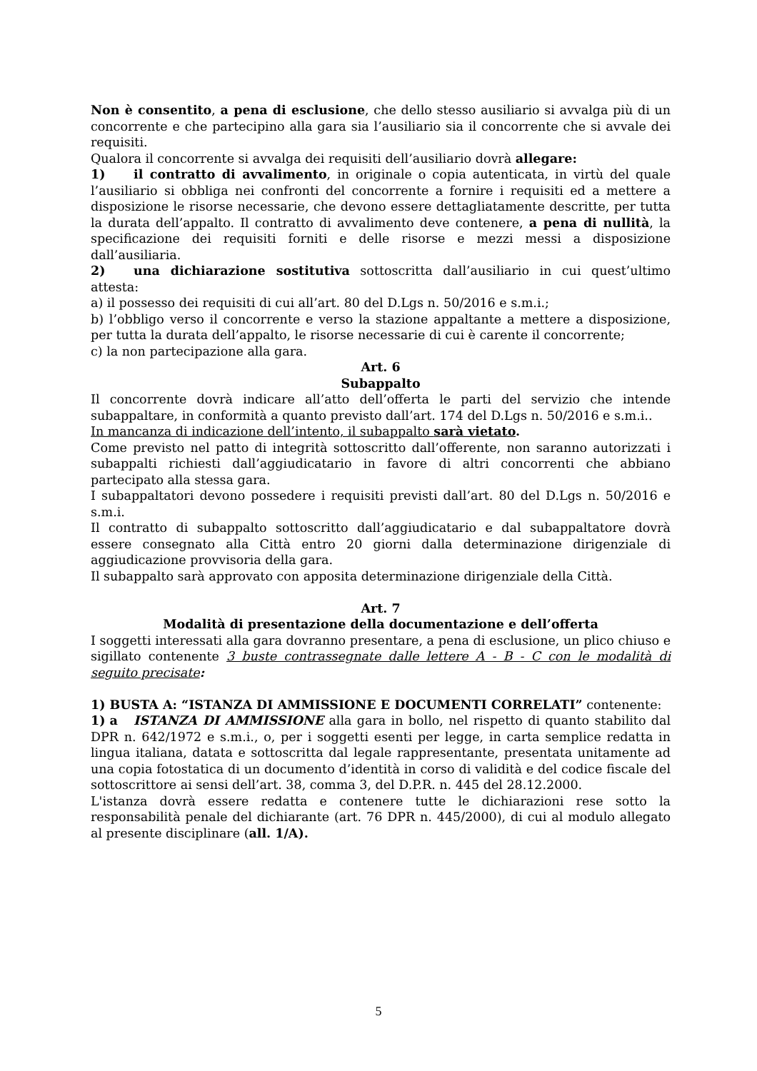Non è consentito, a pena di esclusione, che dello stesso ausiliario si avvalga più di un concorrente e che partecipino alla gara sia l’ausiliario sia il concorrente che si avvale dei requisiti.
Qualora il concorrente si avvalga dei requisiti dell’ausiliario dovrà allegare:
1) il contratto di avvalimento, in originale o copia autenticata, in virtù del quale l’ausiliario si obbliga nei confronti del concorrente a fornire i requisiti ed a mettere a disposizione le risorse necessarie, che devono essere dettagliatamente descritte, per tutta la durata dell’appalto. Il contratto di avvalimento deve contenere, a pena di nullità, la specificazione dei requisiti forniti e delle risorse e mezzi messi a disposizione dall’ausiliaria.
2) una dichiarazione sostitutiva sottoscritta dall’ausiliario in cui quest’ultimo attesta:
a) il possesso dei requisiti di cui all’art. 80 del D.Lgs n. 50/2016 e s.m.i.;
b) l’obbligo verso il concorrente e verso la stazione appaltante a mettere a disposizione, per tutta la durata dell’appalto, le risorse necessarie di cui è carente il concorrente;
c) la non partecipazione alla gara.
Art. 6
Subappalto
Il concorrente dovrà indicare all’atto dell’offerta le parti del servizio che intende subappaltare, in conformità a quanto previsto dall’art. 174 del D.Lgs n. 50/2016 e s.m.i..
In mancanza di indicazione dell’intento, il subappalto sarà vietato.
Come previsto nel patto di integrità sottoscritto dall’offerente, non saranno autorizzati i subappalti richiesti dall’aggiudicatario in favore di altri concorrenti che abbiano partecipato alla stessa gara.
I subappaltatori devono possedere i requisiti previsti dall’art. 80 del D.Lgs n. 50/2016 e s.m.i.
Il contratto di subappalto sottoscritto dall’aggiudicatario e dal subappaltatore dovrà essere consegnato alla Città entro 20 giorni dalla determinazione dirigenziale di aggiudicazione provvisoria della gara.
Il subappalto sarà approvato con apposita determinazione dirigenziale della Città.
Art. 7
Modalità di presentazione della documentazione e dell’offerta
I soggetti interessati alla gara dovranno presentare, a pena di esclusione, un plico chiuso e sigillato contenente 3 buste contrassegnate dalle lettere A - B - C con le modalità di seguito precisate:
1) BUSTA A: “ISTANZA DI AMMISSIONE E DOCUMENTI CORRELATI” contenente:
1) a ISTANZA DI AMMISSIONE alla gara in bollo, nel rispetto di quanto stabilito dal DPR n. 642/1972 e s.m.i., o, per i soggetti esenti per legge, in carta semplice redatta in lingua italiana, datata e sottoscritta dal legale rappresentante, presentata unitamente ad una copia fotostatica di un documento d’identità in corso di validità e del codice fiscale del sottoscrittore ai sensi dell’art. 38, comma 3, del D.P.R. n. 445 del 28.12.2000.
L'istanza dovrà essere redatta e contenere tutte le dichiarazioni rese sotto la responsabilità penale del dichiarante (art. 76 DPR n. 445/2000), di cui al modulo allegato al presente disciplinare (all. 1/A).
5